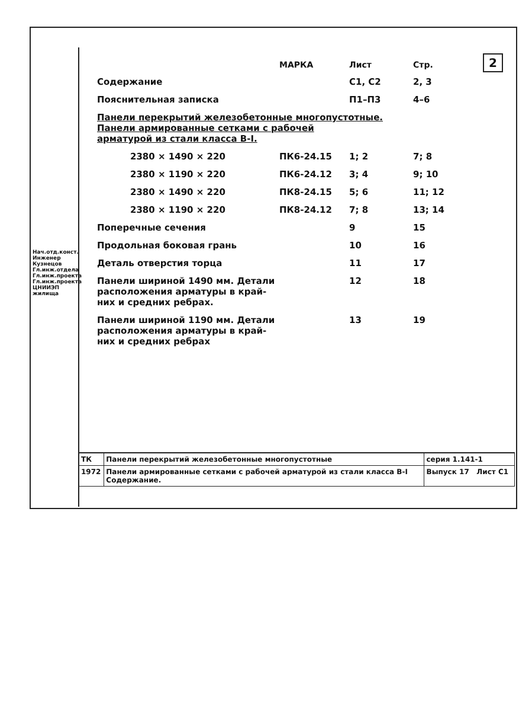2
| | МАРКА | Лист | Стр. |
| Содержание | | С1, С2 | 2, 3 |
| Пояснительная записка | | П1–П3 | 4–6 |
| Панели перекрытий железобетонные многопустотные. Панели армированные сетками с рабочей арматурой из стали класса В-I. | | | |
| 2380 × 1490 × 220 | ПК6-24.15 | 1; 2 | 7; 8 |
| 2380 × 1190 × 220 | ПК6-24.12 | 3; 4 | 9; 10 |
| 2380 × 1490 × 220 | ПК8-24.15 | 5; 6 | 11; 12 |
| 2380 × 1190 × 220 | ПК8-24.12 | 7; 8 | 13; 14 |
| Поперечные сечения | | 9 | 15 |
| Продольная боковая грань | | 10 | 16 |
| Деталь отверстия торца | | 11 | 17 |
| Панели шириной 1490 мм. Детали расположения арматуры в край- них и средних ребрах. | | 12 | 18 |
| Панели шириной 1190 мм. Детали расположения арматуры в край- них и средних ребрах | | 13 | 19 |
| ТК | Панели перекрытий железобетонные многопустотные | серия 1.141-1 |
| 1972 | Панели армированные сетками с рабочей арматурой из стали класса В-I Содержание. | Выпуск 17 Лист С1 |
Нач.отд.конст. Инженер Кузнецов
Гл.инж.отдела
Гл.инж.проекта
Гл.инж.проекта
ЦНИИЭП жилища